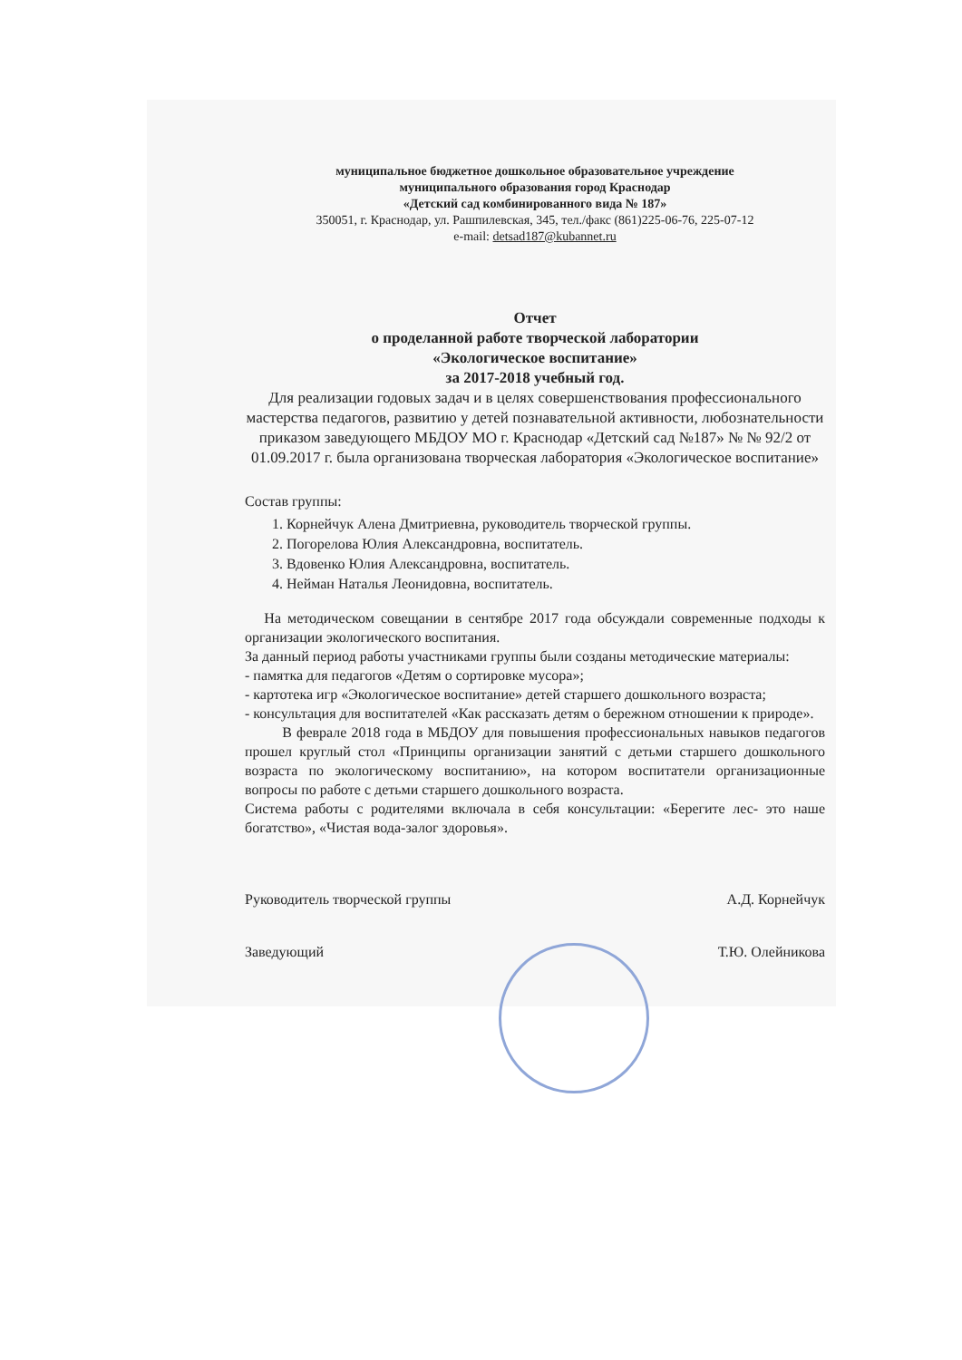муниципальное бюджетное дошкольное образовательное учреждение
муниципального образования город Краснодар
«Детский сад комбинированного вида № 187»
350051, г. Краснодар, ул. Рашпилевская, 345, тел./факс (861)225-06-76, 225-07-12
e-mail: detsad187@kubannet.ru
Отчет
о проделанной работе творческой лаборатории
«Экологическое воспитание»
за 2017-2018 учебный год.
Для реализации годовых задач и в целях совершенствования профессионального мастерства педагогов, развитию у детей познавательной активности, любознательности приказом заведующего МБДОУ МО г. Краснодар «Детский сад №187» № № 92/2 от 01.09.2017 г. была организована творческая лаборатория «Экологическое воспитание»
Состав группы:
1. Корнейчук Алена Дмитриевна, руководитель творческой группы.
2. Погорелова Юлия Александровна, воспитатель.
3. Вдовенко Юлия Александровна, воспитатель.
4. Нейман Наталья Леонидовна, воспитатель.
На методическом совещании в сентябре 2017 года обсуждали современные подходы к организации экологического воспитания.
За данный период работы участниками группы были созданы методические материалы:
- памятка для педагогов «Детям о сортировке мусора»;
- картотека игр «Экологическое воспитание» детей старшего дошкольного возраста;
- консультация для воспитателей «Как рассказать детям о бережном отношении к природе».
В феврале 2018 года в МБДОУ для повышения профессиональных навыков педагогов прошел круглый стол «Принципы организации занятий с детьми старшего дошкольного возраста по экологическому воспитанию», на котором воспитатели организационные вопросы по работе с детьми старшего дошкольного возраста.
Система работы с родителями включала в себя консультации: «Берегите лес- это наше богатство», «Чистая вода-залог здоровья».
Руководитель творческой группы А.Д. Корнейчук
Заведующий Т.Ю. Олейникова